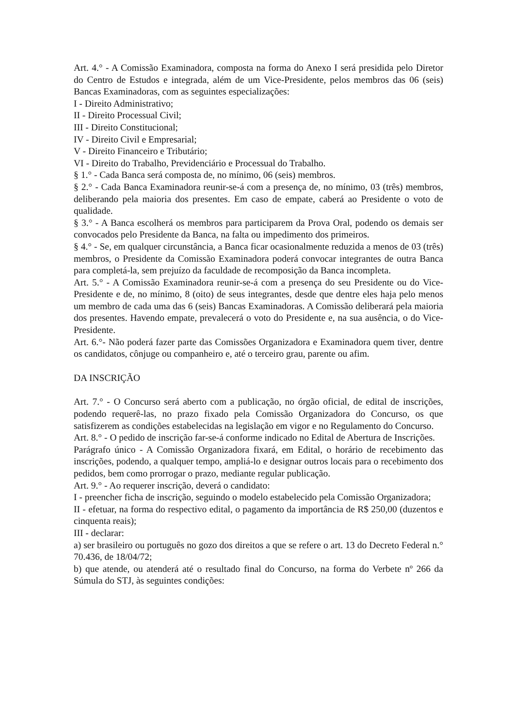Art. 4.° - A Comissão Examinadora, composta na forma do Anexo I será presidida pelo Diretor do Centro de Estudos e integrada, além de um Vice-Presidente, pelos membros das 06 (seis) Bancas Examinadoras, com as seguintes especializações:
I - Direito Administrativo;
II - Direito Processual Civil;
III - Direito Constitucional;
IV - Direito Civil e Empresarial;
V - Direito Financeiro e Tributário;
VI - Direito do Trabalho, Previdenciário e Processual do Trabalho.
§ 1.° - Cada Banca será composta de, no mínimo, 06 (seis) membros.
§ 2.° - Cada Banca Examinadora reunir-se-á com a presença de, no mínimo, 03 (três) membros, deliberando pela maioria dos presentes. Em caso de empate, caberá ao Presidente o voto de qualidade.
§ 3.° - A Banca escolherá os membros para participarem da Prova Oral, podendo os demais ser convocados pelo Presidente da Banca, na falta ou impedimento dos primeiros.
§ 4.° - Se, em qualquer circunstância, a Banca ficar ocasionalmente reduzida a menos de 03 (três) membros, o Presidente da Comissão Examinadora poderá convocar integrantes de outra Banca para completá-la, sem prejuízo da faculdade de recomposição da Banca incompleta.
Art. 5.° - A Comissão Examinadora reunir-se-á com a presença do seu Presidente ou do Vice-Presidente e de, no mínimo, 8 (oito) de seus integrantes, desde que dentre eles haja pelo menos um membro de cada uma das 6 (seis) Bancas Examinadoras. A Comissão deliberará pela maioria dos presentes. Havendo empate, prevalecerá o voto do Presidente e, na sua ausência, o do Vice-Presidente.
Art. 6.°- Não poderá fazer parte das Comissões Organizadora e Examinadora quem tiver, dentre os candidatos, cônjuge ou companheiro e, até o terceiro grau, parente ou afim.
DA INSCRIÇÃO
Art. 7.° - O Concurso será aberto com a publicação, no órgão oficial, de edital de inscrições, podendo requerê-las, no prazo fixado pela Comissão Organizadora do Concurso, os que satisfizerem as condições estabelecidas na legislação em vigor e no Regulamento do Concurso.
Art. 8.° - O pedido de inscrição far-se-á conforme indicado no Edital de Abertura de Inscrições.
Parágrafo único - A Comissão Organizadora fixará, em Edital, o horário de recebimento das inscrições, podendo, a qualquer tempo, ampliá-lo e designar outros locais para o recebimento dos pedidos, bem como prorrogar o prazo, mediante regular publicação.
Art. 9.° - Ao requerer inscrição, deverá o candidato:
I - preencher ficha de inscrição, seguindo o modelo estabelecido pela Comissão Organizadora;
II - efetuar, na forma do respectivo edital, o pagamento da importância de R$ 250,00 (duzentos e cinquenta reais);
III - declarar:
a) ser brasileiro ou português no gozo dos direitos a que se refere o art. 13 do Decreto Federal n.° 70.436, de 18/04/72;
b) que atende, ou atenderá até o resultado final do Concurso, na forma do Verbete nº 266 da Súmula do STJ, às seguintes condições: